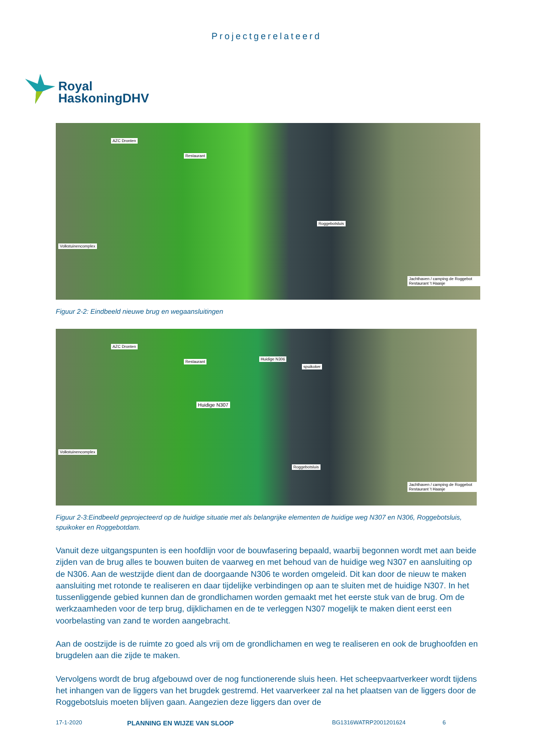Projectgerelateerd
Royal
HaskoningDHV
AZC Dronten
Restaurant
Volkstuinencomplex
Roggebotsluis
Jachthaven / camping de Roggebot Restaurant 't Haasje
Figuur 2-2: Eindbeeld nieuwe brug en wegaansluitingen
AZC Dronten
Restaurant
Huidige N306
spuikoker
Huidige N307
Volkstuinencomplex
Roggebotsluis
Jachthaven / camping de Roggebot Restaurant 't Haasje
Figuur 2-3:Eindbeeld geprojecteerd op de huidige situatie met als belangrijke elementen de huidige weg N307 en N306, Roggebotsluis, spuikoker en Roggebotdam.
Vanuit deze uitgangspunten is een hoofdlijn voor de bouwfasering bepaald, waarbij begonnen wordt met aan beide zijden van de brug alles te bouwen buiten de vaarweg en met behoud van de huidige weg N307 en aansluiting op de N306. Aan de westzijde dient dan de doorgaande N306 te worden omgeleid. Dit kan door de nieuw te maken aansluiting met rotonde te realiseren en daar tijdelijke verbindingen op aan te sluiten met de huidige N307. In het tussenliggende gebied kunnen dan de grondlichamen worden gemaakt met het eerste stuk van de brug. Om de werkzaamheden voor de terp brug, dijklichamen en de te verleggen N307 mogelijk te maken dient eerst een voorbelasting van zand te worden aangebracht.
Aan de oostzijde is de ruimte zo goed als vrij om de grondlichamen en weg te realiseren en ook de brughoofden en brugdelen aan die zijde te maken.
Vervolgens wordt de brug afgebouwd over de nog functionerende sluis heen. Het scheepvaartverkeer wordt tijdens het inhangen van de liggers van het brugdek gestremd. Het vaarverkeer zal na het plaatsen van de liggers door de Roggebotsluis moeten blijven gaan. Aangezien deze liggers dan over de
17-1-2020 PLANNING EN WIJZE VAN SLOOP BG1316WATRP2001201624 6